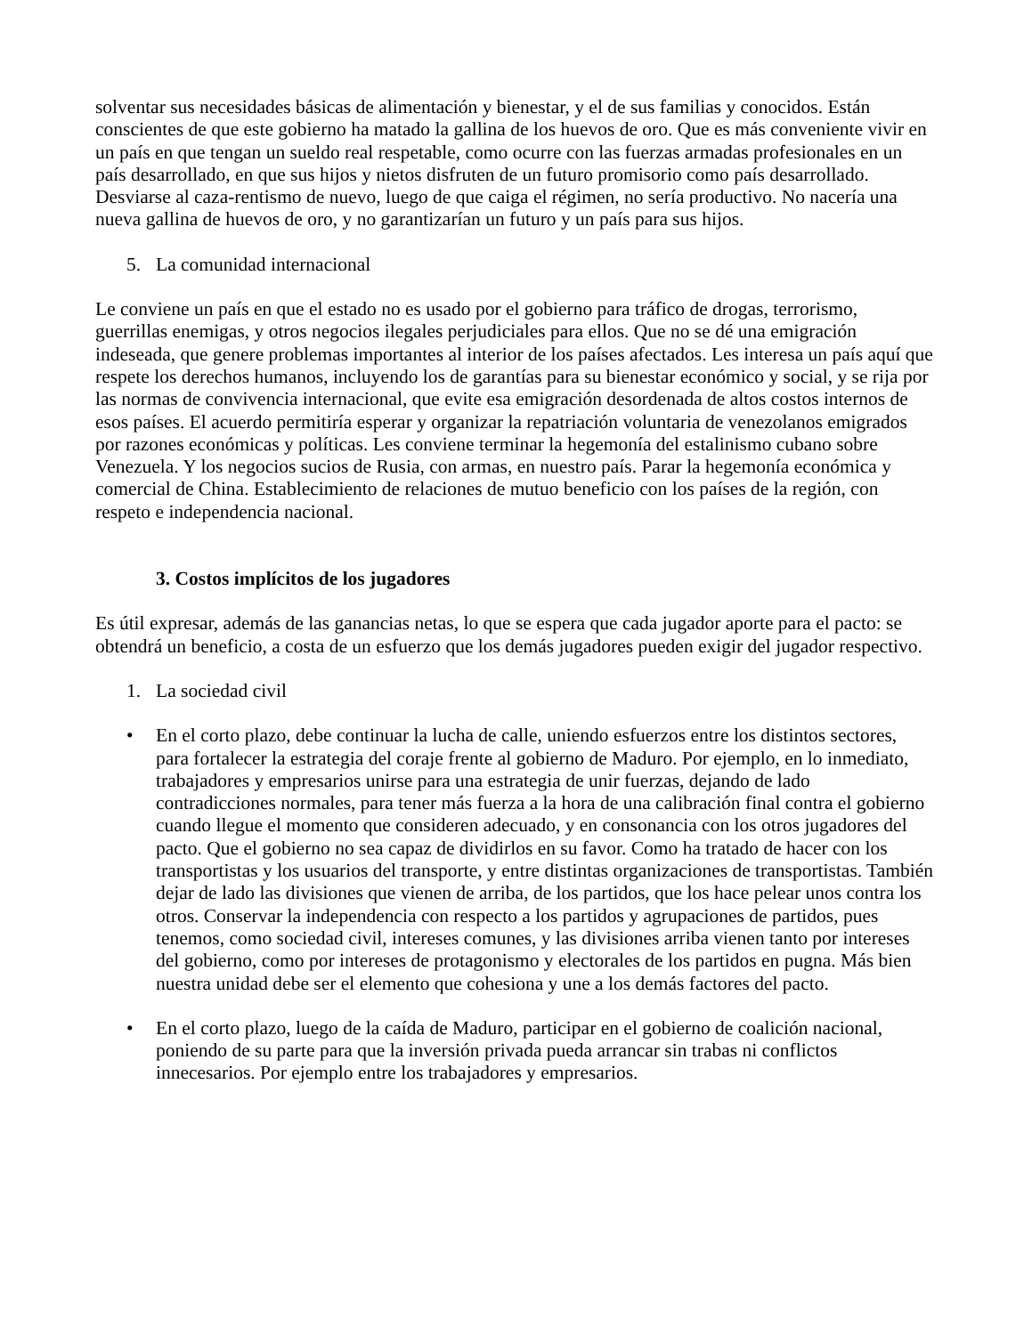solventar sus necesidades básicas de alimentación y bienestar, y el de sus familias y conocidos. Están conscientes de que este gobierno ha matado la gallina de los huevos de oro. Que es más conveniente vivir en un país en que tengan un sueldo real respetable, como ocurre con las fuerzas armadas profesionales en un país desarrollado, en que sus hijos y nietos disfruten de un futuro promisorio como país desarrollado. Desviarse al caza-rentismo de nuevo, luego de que caiga el régimen, no sería productivo. No nacería una nueva gallina de huevos de oro, y no garantizarían un futuro y un país para sus hijos.
5. La comunidad internacional
Le conviene un país en que el estado no es usado por el gobierno para tráfico de drogas, terrorismo, guerrillas enemigas, y otros negocios ilegales perjudiciales para ellos. Que no se dé una emigración indeseada, que genere problemas importantes al interior de los países afectados. Les interesa un país aquí que respete los derechos humanos, incluyendo los de garantías para su bienestar económico y social, y se rija por las normas de convivencia internacional, que evite esa emigración desordenada de altos costos internos de esos países. El acuerdo permitiría esperar y organizar la repatriación voluntaria de venezolanos emigrados por razones económicas y políticas. Les conviene terminar la hegemonía del estalinismo cubano sobre Venezuela. Y los negocios sucios de Rusia, con armas, en nuestro país. Parar la hegemonía económica y comercial de China. Establecimiento de relaciones de mutuo beneficio con los países de la región, con respeto e independencia nacional.
3. Costos implícitos de los jugadores
Es útil expresar, además de las ganancias netas, lo que se espera que cada jugador aporte para el pacto: se obtendrá un beneficio, a costa de un esfuerzo que los demás jugadores pueden exigir del jugador respectivo.
1. La sociedad civil
• En el corto plazo, debe continuar la lucha de calle, uniendo esfuerzos entre los distintos sectores, para fortalecer la estrategia del coraje frente al gobierno de Maduro. Por ejemplo, en lo inmediato, trabajadores y empresarios unirse para una estrategia de unir fuerzas, dejando de lado contradicciones normales, para tener más fuerza a la hora de una calibración final contra el gobierno cuando llegue el momento que consideren adecuado, y en consonancia con los otros jugadores del pacto. Que el gobierno no sea capaz de dividirlos en su favor. Como ha tratado de hacer con los transportistas y los usuarios del transporte, y entre distintas organizaciones de transportistas. También dejar de lado las divisiones que vienen de arriba, de los partidos, que los hace pelear unos contra los otros. Conservar la independencia con respecto a los partidos y agrupaciones de partidos, pues tenemos, como sociedad civil, intereses comunes, y las divisiones arriba vienen tanto por intereses del gobierno, como por intereses de protagonismo y electorales de los partidos en pugna. Más bien nuestra unidad debe ser el elemento que cohesiona y une a los demás factores del pacto.
• En el corto plazo, luego de la caída de Maduro, participar en el gobierno de coalición nacional, poniendo de su parte para que la inversión privada pueda arrancar sin trabas ni conflictos innecesarios. Por ejemplo entre los trabajadores y empresarios.